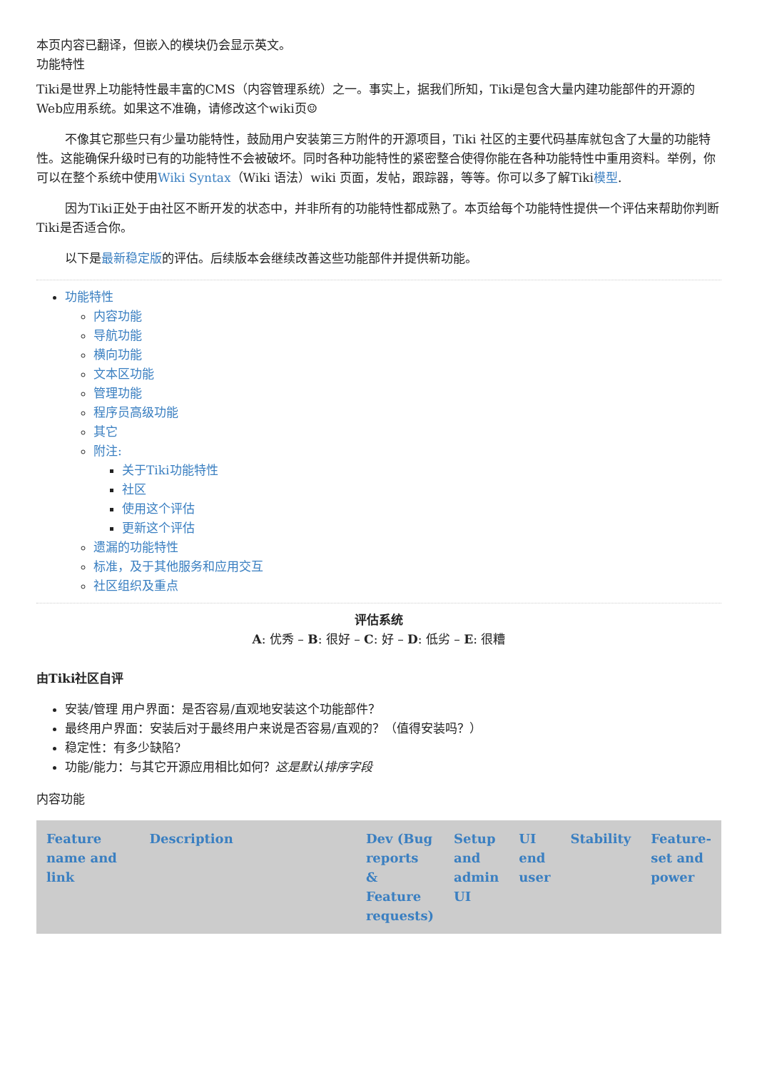本页内容已翻译，但嵌入的模块仍会显示英文。
功能特性
Tiki是世界上功能特性最丰富的CMS（内容管理系统）之一。事实上，据我们所知，Tiki是包含大量内建功能部件的开源的Web应用系统。如果这不准确，请修改这个wiki页☺
不像其它那些只有少量功能特性，鼓励用户安装第三方附件的开源项目，Tiki 社区的主要代码基库就包含了大量的功能特性。这能确保升级时已有的功能特性不会被破坏。同时各种功能特性的紧密整合使得你能在各种功能特性中重用资料。举例，你可以在整个系统中使用Wiki Syntax（Wiki 语法）wiki 页面，发帖，跟踪器，等等。你可以多了解Tiki模型.
因为Tiki正处于由社区不断开发的状态中，并非所有的功能特性都成熟了。本页给每个功能特性提供一个评估来帮助你判断Tiki是否适合你。
以下是最新稳定版的评估。后续版本会继续改善这些功能部件并提供新功能。
功能特性
内容功能
导航功能
横向功能
文本区功能
管理功能
程序员高级功能
其它
附注:
关于Tiki功能特性
社区
使用这个评估
更新这个评估
遗漏的功能特性
标准，及于其他服务和应用交互
社区组织及重点
评估系统
A: 优秀 – B: 很好 – C: 好 – D: 低劣 – E: 很糟
由Tiki社区自评
安装/管理 用户界面：是否容易/直观地安装这个功能部件？
最终用户界面：安装后对于最终用户来说是否容易/直观的？（值得安装吗？）
稳定性：有多少缺陷?
功能/能力：与其它开源应用相比如何？这是默认排序字段
内容功能
| Feature name and link | Description | Dev (Bug reports & Feature requests) | Setup and admin UI | UI end user | Stability | Feature-set and power |
| --- | --- | --- | --- | --- | --- | --- |